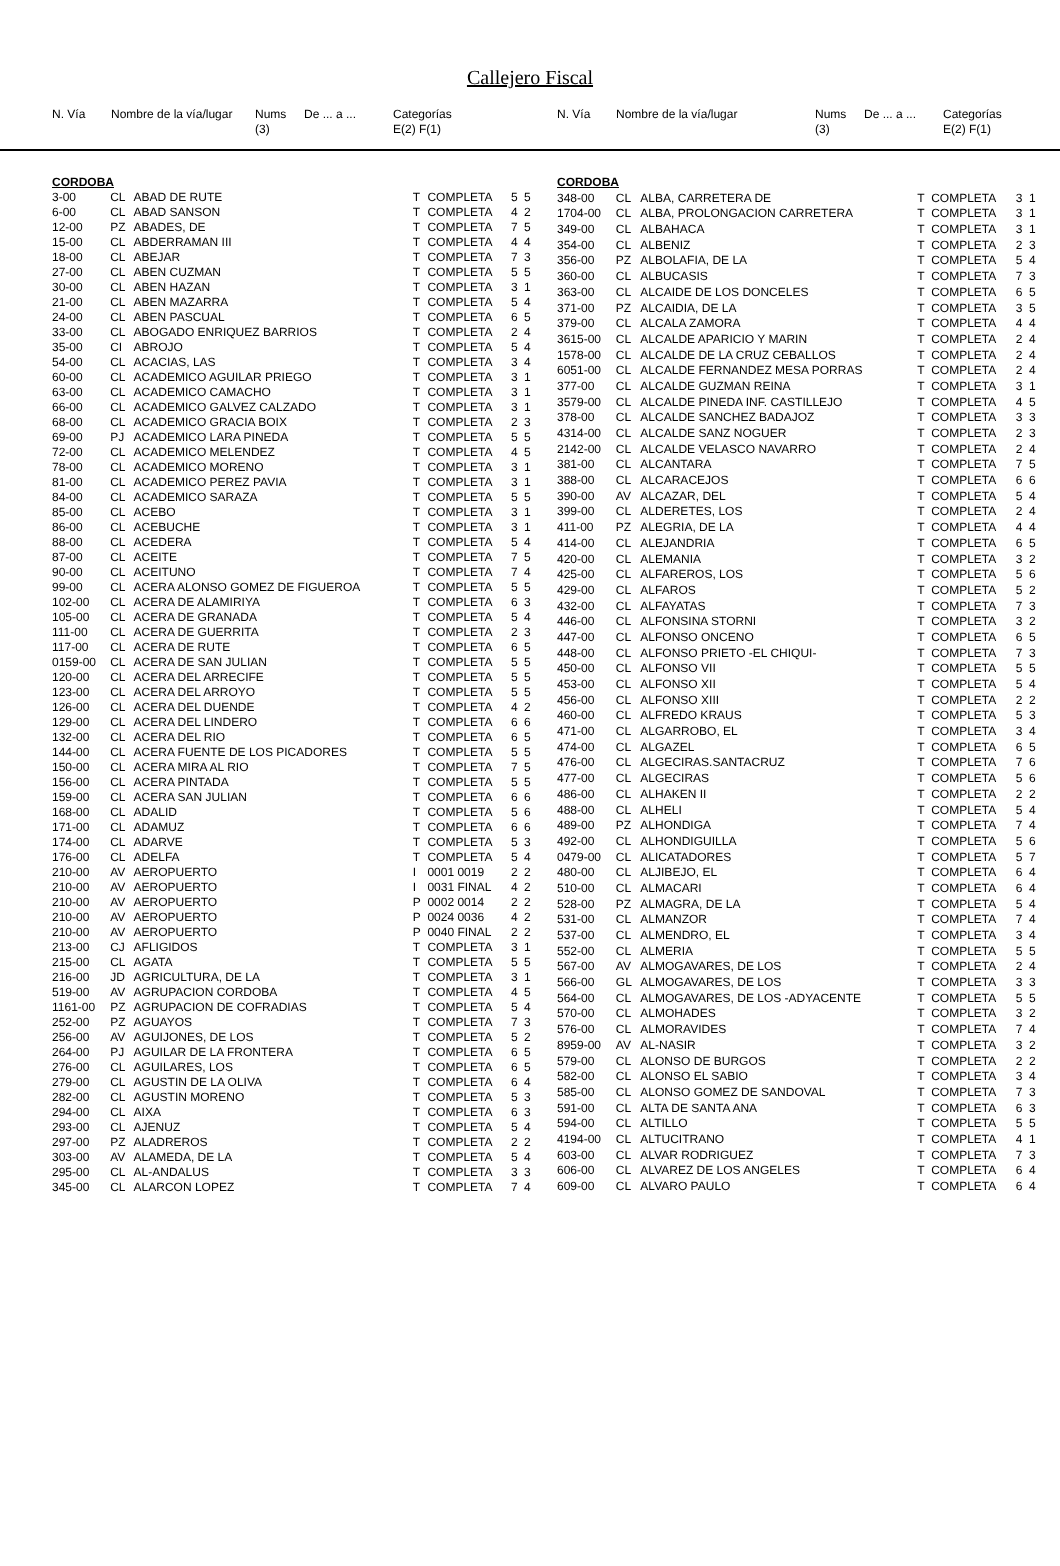Callejero Fiscal
| N. Vía | Nombre de la vía/lugar | Nums (3) | De ... a ... | Categorías E(2) F(1) |
| --- | --- | --- | --- | --- |
| N. Vía | Nombre de la vía/lugar | Nums (3) | De ... a ... | Categorías E(2) F(1) |
| --- | --- | --- | --- | --- |
| CORDOBA | | | | | | |
| 3-00 | CL | ABAD DE RUTE | T | COMPLETA | 5 | 5 |
| 6-00 | CL | ABAD SANSON | T | COMPLETA | 4 | 2 |
| 12-00 | PZ | ABADES, DE | T | COMPLETA | 7 | 5 |
| 15-00 | CL | ABDERRAMAN III | T | COMPLETA | 4 | 4 |
| 18-00 | CL | ABEJAR | T | COMPLETA | 7 | 3 |
| 27-00 | CL | ABEN CUZMAN | T | COMPLETA | 5 | 5 |
| 30-00 | CL | ABEN HAZAN | T | COMPLETA | 3 | 1 |
| 21-00 | CL | ABEN MAZARRA | T | COMPLETA | 5 | 4 |
| 24-00 | CL | ABEN PASCUAL | T | COMPLETA | 6 | 5 |
| 33-00 | CL | ABOGADO ENRIQUEZ BARRIOS | T | COMPLETA | 2 | 4 |
| 35-00 | CI | ABROJO | T | COMPLETA | 5 | 4 |
| 54-00 | CL | ACACIAS, LAS | T | COMPLETA | 3 | 4 |
| 60-00 | CL | ACADEMICO AGUILAR PRIEGO | T | COMPLETA | 3 | 1 |
| 63-00 | CL | ACADEMICO CAMACHO | T | COMPLETA | 3 | 1 |
| 66-00 | CL | ACADEMICO GALVEZ CALZADO | T | COMPLETA | 3 | 1 |
| 68-00 | CL | ACADEMICO GRACIA BOIX | T | COMPLETA | 2 | 3 |
| 69-00 | PJ | ACADEMICO LARA PINEDA | T | COMPLETA | 5 | 5 |
| 72-00 | CL | ACADEMICO MELENDEZ | T | COMPLETA | 4 | 5 |
| 78-00 | CL | ACADEMICO MORENO | T | COMPLETA | 3 | 1 |
| 81-00 | CL | ACADEMICO PEREZ PAVIA | T | COMPLETA | 3 | 1 |
| 84-00 | CL | ACADEMICO SARAZA | T | COMPLETA | 5 | 5 |
| 85-00 | CL | ACEBO | T | COMPLETA | 3 | 1 |
| 86-00 | CL | ACEBUCHE | T | COMPLETA | 3 | 1 |
| 88-00 | CL | ACEDERA | T | COMPLETA | 5 | 4 |
| 87-00 | CL | ACEITE | T | COMPLETA | 7 | 5 |
| 90-00 | CL | ACEITUNO | T | COMPLETA | 7 | 4 |
| 99-00 | CL | ACERA ALONSO GOMEZ DE FIGUEROA | T | COMPLETA | 5 | 5 |
| 102-00 | CL | ACERA DE ALAMIRIYA | T | COMPLETA | 6 | 3 |
| 105-00 | CL | ACERA DE GRANADA | T | COMPLETA | 5 | 4 |
| 111-00 | CL | ACERA DE GUERRITA | T | COMPLETA | 2 | 3 |
| 117-00 | CL | ACERA DE RUTE | T | COMPLETA | 6 | 5 |
| 0159-00 | CL | ACERA DE SAN JULIAN | T | COMPLETA | 5 | 5 |
| 120-00 | CL | ACERA DEL ARRECIFE | T | COMPLETA | 5 | 5 |
| 123-00 | CL | ACERA DEL ARROYO | T | COMPLETA | 5 | 5 |
| 126-00 | CL | ACERA DEL DUENDE | T | COMPLETA | 4 | 2 |
| 129-00 | CL | ACERA DEL LINDERO | T | COMPLETA | 6 | 6 |
| 132-00 | CL | ACERA DEL RIO | T | COMPLETA | 6 | 5 |
| 144-00 | CL | ACERA FUENTE DE LOS PICADORES | T | COMPLETA | 5 | 5 |
| 150-00 | CL | ACERA MIRA AL RIO | T | COMPLETA | 7 | 5 |
| 156-00 | CL | ACERA PINTADA | T | COMPLETA | 5 | 5 |
| 159-00 | CL | ACERA SAN JULIAN | T | COMPLETA | 6 | 6 |
| 168-00 | CL | ADALID | T | COMPLETA | 5 | 6 |
| 171-00 | CL | ADAMUZ | T | COMPLETA | 6 | 6 |
| 174-00 | CL | ADARVE | T | COMPLETA | 5 | 3 |
| 176-00 | CL | ADELFA | T | COMPLETA | 5 | 4 |
| 210-00 | AV | AEROPUERTO | I | 0001 0019 | 2 | 2 |
| 210-00 | AV | AEROPUERTO | I | 0031 FINAL | 4 | 2 |
| 210-00 | AV | AEROPUERTO | P | 0002 0014 | 2 | 2 |
| 210-00 | AV | AEROPUERTO | P | 0024 0036 | 4 | 2 |
| 210-00 | AV | AEROPUERTO | P | 0040 FINAL | 2 | 2 |
| 213-00 | CJ | AFLIGIDOS | T | COMPLETA | 3 | 1 |
| 215-00 | CL | AGATA | T | COMPLETA | 5 | 5 |
| 216-00 | JD | AGRICULTURA, DE LA | T | COMPLETA | 3 | 1 |
| 519-00 | AV | AGRUPACION CORDOBA | T | COMPLETA | 4 | 5 |
| 1161-00 | PZ | AGRUPACION DE COFRADIAS | T | COMPLETA | 5 | 4 |
| 252-00 | PZ | AGUAYOS | T | COMPLETA | 7 | 3 |
| 256-00 | AV | AGUIJONES, DE LOS | T | COMPLETA | 5 | 2 |
| 264-00 | PJ | AGUILAR DE LA FRONTERA | T | COMPLETA | 6 | 5 |
| 276-00 | CL | AGUILARES, LOS | T | COMPLETA | 6 | 5 |
| 279-00 | CL | AGUSTIN DE LA OLIVA | T | COMPLETA | 6 | 4 |
| 282-00 | CL | AGUSTIN MORENO | T | COMPLETA | 5 | 3 |
| 294-00 | CL | AIXA | T | COMPLETA | 6 | 3 |
| 293-00 | CL | AJENUZ | T | COMPLETA | 5 | 4 |
| 297-00 | PZ | ALADREROS | T | COMPLETA | 2 | 2 |
| 303-00 | AV | ALAMEDA, DE LA | T | COMPLETA | 5 | 4 |
| 295-00 | CL | AL-ANDALUS | T | COMPLETA | 3 | 3 |
| 345-00 | CL | ALARCON LOPEZ | T | COMPLETA | 7 | 4 |
| CORDOBA | | | | | | |
| 348-00 | CL | ALBA, CARRETERA DE | T | COMPLETA | 3 | 1 |
| 1704-00 | CL | ALBA, PROLONGACION CARRETERA | T | COMPLETA | 3 | 1 |
| 349-00 | CL | ALBAHACA | T | COMPLETA | 3 | 1 |
| 354-00 | CL | ALBENIZ | T | COMPLETA | 2 | 3 |
| 356-00 | PZ | ALBOLAFIA, DE LA | T | COMPLETA | 5 | 4 |
| 360-00 | CL | ALBUCASIS | T | COMPLETA | 7 | 3 |
| 363-00 | CL | ALCAIDE DE LOS DONCELES | T | COMPLETA | 6 | 5 |
| 371-00 | PZ | ALCAIDIA, DE LA | T | COMPLETA | 3 | 5 |
| 379-00 | CL | ALCALA ZAMORA | T | COMPLETA | 4 | 4 |
| 3615-00 | CL | ALCALDE APARICIO Y MARIN | T | COMPLETA | 2 | 4 |
| 1578-00 | CL | ALCALDE DE LA CRUZ CEBALLOS | T | COMPLETA | 2 | 4 |
| 6051-00 | CL | ALCALDE FERNANDEZ MESA PORRAS | T | COMPLETA | 2 | 4 |
| 377-00 | CL | ALCALDE GUZMAN REINA | T | COMPLETA | 3 | 1 |
| 3579-00 | CL | ALCALDE PINEDA INF. CASTILLEJO | T | COMPLETA | 4 | 5 |
| 378-00 | CL | ALCALDE SANCHEZ BADAJOZ | T | COMPLETA | 3 | 3 |
| 4314-00 | CL | ALCALDE SANZ NOGUER | T | COMPLETA | 2 | 3 |
| 2142-00 | CL | ALCALDE VELASCO NAVARRO | T | COMPLETA | 2 | 4 |
| 381-00 | CL | ALCANTARA | T | COMPLETA | 7 | 5 |
| 388-00 | CL | ALCARACEJOS | T | COMPLETA | 6 | 6 |
| 390-00 | AV | ALCAZAR, DEL | T | COMPLETA | 5 | 4 |
| 399-00 | CL | ALDERETES, LOS | T | COMPLETA | 2 | 4 |
| 411-00 | PZ | ALEGRIA, DE LA | T | COMPLETA | 4 | 4 |
| 414-00 | CL | ALEJANDRIA | T | COMPLETA | 6 | 5 |
| 420-00 | CL | ALEMANIA | T | COMPLETA | 3 | 2 |
| 425-00 | CL | ALFAREROS, LOS | T | COMPLETA | 5 | 6 |
| 429-00 | CL | ALFAROS | T | COMPLETA | 5 | 2 |
| 432-00 | CL | ALFAYATAS | T | COMPLETA | 7 | 3 |
| 446-00 | CL | ALFONSINA STORNI | T | COMPLETA | 3 | 2 |
| 447-00 | CL | ALFONSO ONCENO | T | COMPLETA | 6 | 5 |
| 448-00 | CL | ALFONSO PRIETO -EL CHIQUI- | T | COMPLETA | 7 | 3 |
| 450-00 | CL | ALFONSO VII | T | COMPLETA | 5 | 5 |
| 453-00 | CL | ALFONSO XII | T | COMPLETA | 5 | 4 |
| 456-00 | CL | ALFONSO XIII | T | COMPLETA | 2 | 2 |
| 460-00 | CL | ALFREDO KRAUS | T | COMPLETA | 5 | 3 |
| 471-00 | CL | ALGARROBO, EL | T | COMPLETA | 3 | 4 |
| 474-00 | CL | ALGAZEL | T | COMPLETA | 6 | 5 |
| 476-00 | CL | ALGECIRAS.SANTACRUZ | T | COMPLETA | 7 | 6 |
| 477-00 | CL | ALGECIRAS | T | COMPLETA | 5 | 6 |
| 486-00 | CL | ALHAKEN II | T | COMPLETA | 2 | 2 |
| 488-00 | CL | ALHELI | T | COMPLETA | 5 | 4 |
| 489-00 | PZ | ALHONDIGA | T | COMPLETA | 7 | 4 |
| 492-00 | CL | ALHONDIGUILLA | T | COMPLETA | 5 | 6 |
| 0479-00 | CL | ALICATADORES | T | COMPLETA | 5 | 7 |
| 480-00 | CL | ALJIBEJO, EL | T | COMPLETA | 6 | 4 |
| 510-00 | CL | ALMACARI | T | COMPLETA | 6 | 4 |
| 528-00 | PZ | ALMAGRA, DE LA | T | COMPLETA | 5 | 4 |
| 531-00 | CL | ALMANZOR | T | COMPLETA | 7 | 4 |
| 537-00 | CL | ALMENDRO, EL | T | COMPLETA | 3 | 4 |
| 552-00 | CL | ALMERIA | T | COMPLETA | 5 | 5 |
| 567-00 | AV | ALMOGAVARES, DE LOS | T | COMPLETA | 2 | 4 |
| 566-00 | GL | ALMOGAVARES, DE LOS | T | COMPLETA | 3 | 3 |
| 564-00 | CL | ALMOGAVARES, DE LOS -ADYACENTE | T | COMPLETA | 5 | 5 |
| 570-00 | CL | ALMOHADES | T | COMPLETA | 3 | 2 |
| 576-00 | CL | ALMORAVIDES | T | COMPLETA | 7 | 4 |
| 8959-00 | AV | AL-NASIR | T | COMPLETA | 3 | 2 |
| 579-00 | CL | ALONSO DE BURGOS | T | COMPLETA | 2 | 2 |
| 582-00 | CL | ALONSO EL SABIO | T | COMPLETA | 3 | 4 |
| 585-00 | CL | ALONSO GOMEZ DE SANDOVAL | T | COMPLETA | 7 | 3 |
| 591-00 | CL | ALTA DE SANTA ANA | T | COMPLETA | 6 | 3 |
| 594-00 | CL | ALTILLO | T | COMPLETA | 5 | 5 |
| 4194-00 | CL | ALTUCITRANO | T | COMPLETA | 4 | 1 |
| 603-00 | CL | ALVAR RODRIGUEZ | T | COMPLETA | 7 | 3 |
| 606-00 | CL | ALVAREZ DE LOS ANGELES | T | COMPLETA | 6 | 4 |
| 609-00 | CL | ALVARO PAULO | T | COMPLETA | 6 | 4 |